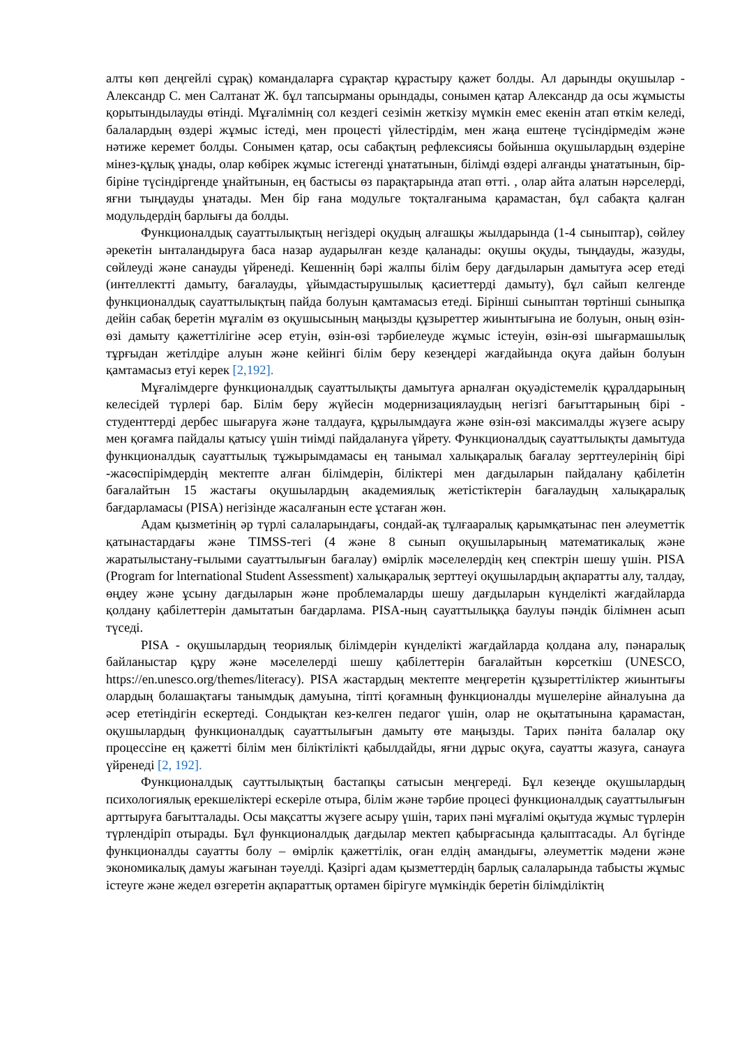алты көп деңгейлі сұрақ) командаларға сұрақтар құрастыру қажет болды. Ал дарынды оқушылар - Александр С. мен Салтанат Ж. бұл тапсырманы орындады, сонымен қатар Александр да осы жұмысты қорытындылауды өтінді. Мұғалімнің сол кездегі сезімін жеткізу мүмкін емес екенін атап өткім келеді, балалардың өздері жұмыс істеді, мен процесті үйлестірдім, мен жаңа ештеңе түсіндірмедім және нәтиже керемет болды. Сонымен қатар, осы сабақтың рефлексиясы бойынша оқушылардың өздеріне мінез-құлық ұнады, олар көбірек жұмыс істегенді ұнататынын, білімді өздері алғанды ұнататынын, бір-біріне түсіндіргенде ұнайтынын, ең бастысы өз парақтарында атап өтті. , олар айта алатын нәрселерді, яғни тыңдауды ұнатады. Мен бір ғана модульге тоқталғаныма қарамастан, бұл сабақта қалған модульдердің барлығы да болды.
Функционалдық сауаттылықтың негіздері оқудың алғашқы жылдарында (1-4 сыныптар), сөйлеу әрекетін ынталандыруға баса назар аударылған кезде қаланады: оқушы оқуды, тыңдауды, жазуды, сөйлеуді және санауды үйренеді. Кешеннің бәрі жалпы білім беру дағдыларын дамытуға әсер етеді (интеллектті дамыту, бағалауды, ұйымдастырушылық қасиеттерді дамыту), бұл сайып келгенде функционалдық сауаттылықтың пайда болуын қамтамасыз етеді. Бірінші сыныптан төртінші сыныпқа дейін сабақ беретін мұғалім өз оқушысының маңызды құзыреттер жиынтығына ие болуын, оның өзін-өзі дамыту қажеттілігіне әсер етуін, өзін-өзі тәрбиелеуде жұмыс істеуін, өзін-өзі шығармашылық тұрғыдан жетілдіре алуын және кейінгі білім беру кезеңдері жағдайында оқуға дайын болуын қамтамасыз етуі керек [2,192].
Мұғалімдерге функционалдық сауаттылықты дамытуға арналған оқуәдістемелік құралдарының келесідей түрлері бар. Білім беру жүйесін модернизациялаудың негізгі бағыттарының бірі - студенттерді дербес шығаруға және талдауға, құрылымдауға және өзін-өзі максималды жүзеге асыру мен қоғамға пайдалы қатысу үшін тиімді пайдалануға үйрету. Функционалдық сауаттылықты дамытуда функционалдық сауаттылық тұжырымдамасы ең танымал халықаралық бағалау зерттеулерінің бірі -жасөспірімдердің мектепте алған білімдерін, біліктері мен дағдыларын пайдалану қабілетін бағалайтын 15 жастағы оқушылардың академиялық жетістіктерін бағалаудың халықаралық бағдарламасы (PISA) негізінде жасалғанын есте ұстаған жөн.
Адам қызметінің әр түрлі салаларындағы, сондай-ақ тұлғааралық қарымқатынас пен әлеуметтік қатынастардағы және TIMSS-тегі (4 және 8 сынып оқушыларының математикалық және жаратылыстану-ғылыми сауаттылығын бағалау) өмірлік мәселелердің кең спектрін шешу үшін. PISA (Program for lnternational Student Assessment) халықаралық зерттеуі оқушылардың ақпаратты алу, талдау, өңдеу және ұсыну дағдыларын және проблемаларды шешу дағдыларын күнделікті жағдайларда қолдану қабілеттерін дамытатын бағдарлама. PISA-ның сауаттылыққа баулуы пәндік білімнен асып түседі.
PISA - оқушылардың теориялық білімдерін күнделікті жағдайларда қолдана алу, пәнаралық байланыстар құру және мәселелерді шешу қабілеттерін бағалайтын көрсеткіш (UNESCO, https://en.unesco.org/themes/literacy). PISA жастардың мектепте меңгеретін құзыреттіліктер жиынтығы олардың болашақтағы танымдық дамуына, тіпті қоғамның функционалды мүшелеріне айналуына да әсер ететіндігін ескертеді. Сондықтан кез-келген педагог үшін, олар не оқытатынына қарамастан, оқушылардың функционалдық сауаттылығын дамыту өте маңызды. Тарих пәніта балалар оқу процессіне ең қажетті білім мен біліктілікті қабылдайды, яғни дұрыс оқуға, сауатты жазуға, санауға үйренеді [2, 192].
Функционалдық сауттылықтың бастапқы сатысын меңгереді. Бұл кезеңде оқушылардың психологиялық ерекшеліктері ескеріле отыра, білім және тәрбие процесі функционалдық сауаттылығын арттыруға бағытталады. Осы мақсатты жүзеге асыру үшін, тарих пәні мұғалімі оқытуда жұмыс түрлерін түрлендіріп отырады. Бұл функционалдық дағдылар мектеп қабырғасында қалыптасады. Ал бүгінде функционалды сауатты болу – өмірлік қажеттілік, оған елдің амандығы, әлеуметтік мәдени және экономикалық дамуы жағынан тәуелді. Қазіргі адам қызметтердің барлық салаларында табысты жұмыс істеуге және жедел өзгеретін ақпараттық ортамен бірігуге мүмкіндік беретін білімділіктің